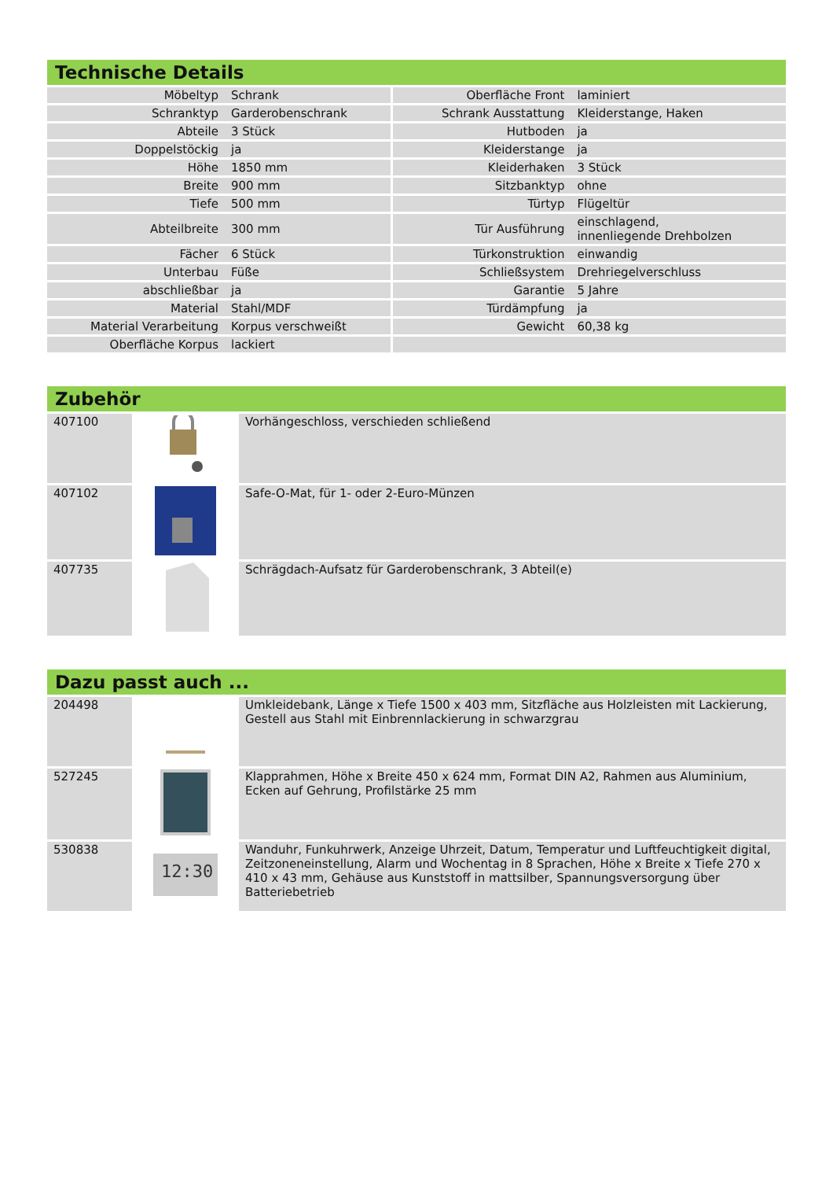Technische Details
| Möbeltyp | Schrank | Oberfläche Front | laminiert |
| Schranktyp | Garderobenschrank | Schrank Ausstattung | Kleiderstange, Haken |
| Abteile | 3 Stück | Hutboden | ja |
| Doppelstöckig | ja | Kleiderstange | ja |
| Höhe | 1850 mm | Kleiderhaken | 3 Stück |
| Breite | 900 mm | Sitzbanktyp | ohne |
| Tiefe | 500 mm | Türtyp | Flügeltür |
| Abteilbreite | 300 mm | Tür Ausführung | einschlagend, innenliegende Drehbolzen |
| Fächer | 6 Stück | Türkonstruktion | einwandig |
| Unterbau | Füße | Schließsystem | Drehriegelverschluss |
| abschließbar | ja | Garantie | 5 Jahre |
| Material | Stahl/MDF | Türdämpfung | ja |
| Material Verarbeitung | Korpus verschweißt | Gewicht | 60,38 kg |
| Oberfläche Korpus | lackiert | | |
Zubehör
| 407100 | | Vorhängeschloss, verschieden schließend |
| 407102 | | Safe-O-Mat, für 1- oder 2-Euro-Münzen |
| 407735 | | Schrägdach-Aufsatz für Garderobenschrank, 3 Abteil(e) |
Dazu passt auch ...
| 204498 | | Umkleidebank, Länge x Tiefe 1500 x 403 mm, Sitzfläche aus Holzleisten mit Lackierung, Gestell aus Stahl mit Einbrennlackierung in schwarzgrau |
| 527245 | | Klapprahmen, Höhe x Breite 450 x 624 mm, Format DIN A2, Rahmen aus Aluminium, Ecken auf Gehrung, Profilstärke 25 mm |
| 530838 | 12:30 | Wanduhr, Funkuhrwerk, Anzeige Uhrzeit, Datum, Temperatur und Luftfeuchtigkeit digital, Zeitzoneneinstellung, Alarm und Wochentag in 8 Sprachen, Höhe x Breite x Tiefe 270 x 410 x 43 mm, Gehäuse aus Kunststoff in mattsilber, Spannungsversorgung über Batteriebetrieb |